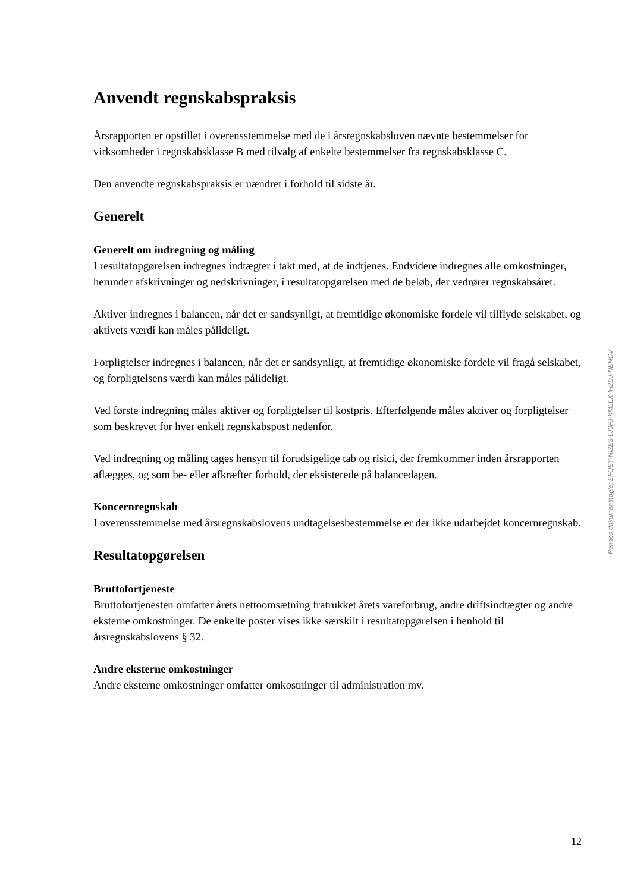Anvendt regnskabspraksis
Årsrapporten er opstillet i overensstemmelse med de i årsregnskabsloven nævnte bestemmelser for virksomheder i regnskabsklasse B med tilvalg af enkelte bestemmelser fra regnskabsklasse C.
Den anvendte regnskabspraksis er uændret i forhold til sidste år.
Generelt
Generelt om indregning og måling
I resultatopgørelsen indregnes indtægter i takt med, at de indtjenes. Endvidere indregnes alle omkostninger, herunder afskrivninger og nedskrivninger, i resultatopgørelsen med de beløb, der vedrører regnskabsåret.
Aktiver indregnes i balancen, når det er sandsynligt, at fremtidige økonomiske fordele vil tilflyde selskabet, og aktivets værdi kan måles pålideligt.
Forpligtelser indregnes i balancen, når det er sandsynligt, at fremtidige økonomiske fordele vil fragå selskabet, og forpligtelsens værdi kan måles pålideligt.
Ved første indregning måles aktiver og forpligtelser til kostpris. Efterfølgende måles aktiver og forpligtelser som beskrevet for hver enkelt regnskabspost nedenfor.
Ved indregning og måling tages hensyn til forudsigelige tab og risici, der fremkommer inden årsrapporten aflægges, og som be- eller afkræfter forhold, der eksisterede på balancedagen.
Koncernregnskab
I overensstemmelse med årsregnskabslovens undtagelsesbestemmelse er der ikke udarbejdet koncernregnskab.
Resultatopgørelsen
Bruttofortjeneste
Bruttofortjenesten omfatter årets nettoomsætning fratrukket årets vareforbrug, andre driftsindtægter og andre eksterne omkostninger. De enkelte poster vises ikke særskilt i resultatopgørelsen i henhold til årsregnskabslovens § 32.
Andre eksterne omkostninger
Andre eksterne omkostninger omfatter omkostninger til administration mv.
Penneo dokumentnøgle: EFQEY-NIZE3-LJ0FJ-KMLLX-IH2DJ-NENCV
12